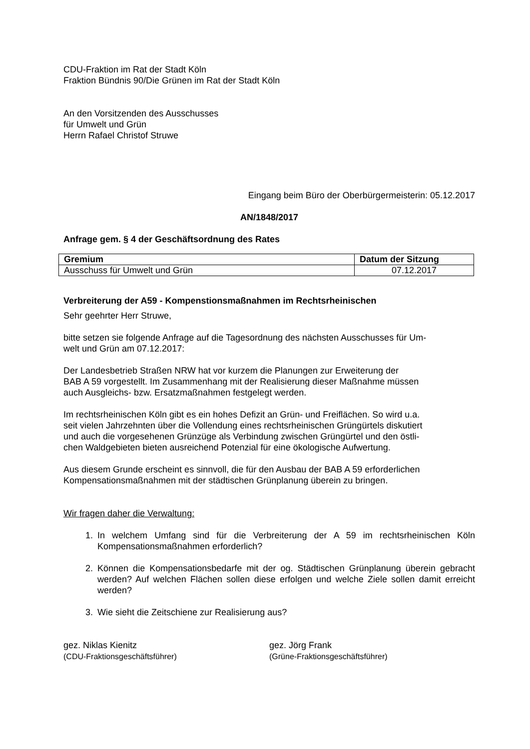CDU-Fraktion im Rat der Stadt Köln
Fraktion Bündnis 90/Die Grünen im Rat der Stadt Köln
An den Vorsitzenden des Ausschusses
für Umwelt und Grün
Herrn Rafael Christof Struwe
Eingang beim Büro der Oberbürgermeisterin: 05.12.2017
AN/1848/2017
Anfrage gem. § 4 der Geschäftsordnung des Rates
| Gremium | Datum der Sitzung |
| --- | --- |
| Ausschuss für Umwelt und Grün | 07.12.2017 |
Verbreiterung der A59 - Kompenstionsmaßnahmen im Rechtsrheinischen
Sehr geehrter Herr Struwe,
bitte setzen sie folgende Anfrage auf die Tagesordnung des nächsten Ausschusses für Um-
welt und Grün am 07.12.2017:
Der Landesbetrieb Straßen NRW hat vor kurzem die Planungen zur Erweiterung der
BAB A 59 vorgestellt. Im Zusammenhang mit der Realisierung dieser Maßnahme müssen
auch Ausgleichs- bzw. Ersatzmaßnahmen festgelegt werden.
Im rechtsrheinischen Köln gibt es ein hohes Defizit an Grün- und Freiflächen. So wird u.a.
seit vielen Jahrzehnten über die Vollendung eines rechtsrheinischen Grüngürtels diskutiert
und auch die vorgesehenen Grünzüge als Verbindung zwischen Grüngürtel und den östli-
chen Waldgebieten bieten ausreichend Potenzial für eine ökologische Aufwertung.
Aus diesem Grunde erscheint es sinnvoll, die für den Ausbau der BAB A 59 erforderlichen
Kompensationsmaßnahmen mit der städtischen Grünplanung überein zu bringen.
Wir fragen daher die Verwaltung:
1. In welchem Umfang sind für die Verbreiterung der A 59 im rechtsrheinischen Köln Kompensationsmaßnahmen erforderlich?
2. Können die Kompensationsbedarfe mit der og. Städtischen Grünplanung überein gebracht werden? Auf welchen Flächen sollen diese erfolgen und welche Ziele sollen damit erreicht werden?
3. Wie sieht die Zeitschiene zur Realisierung aus?
gez. Niklas Kienitz
(CDU-Fraktionsgeschäftsführer)
gez. Jörg Frank
(Grüne-Fraktionsgeschäftsführer)